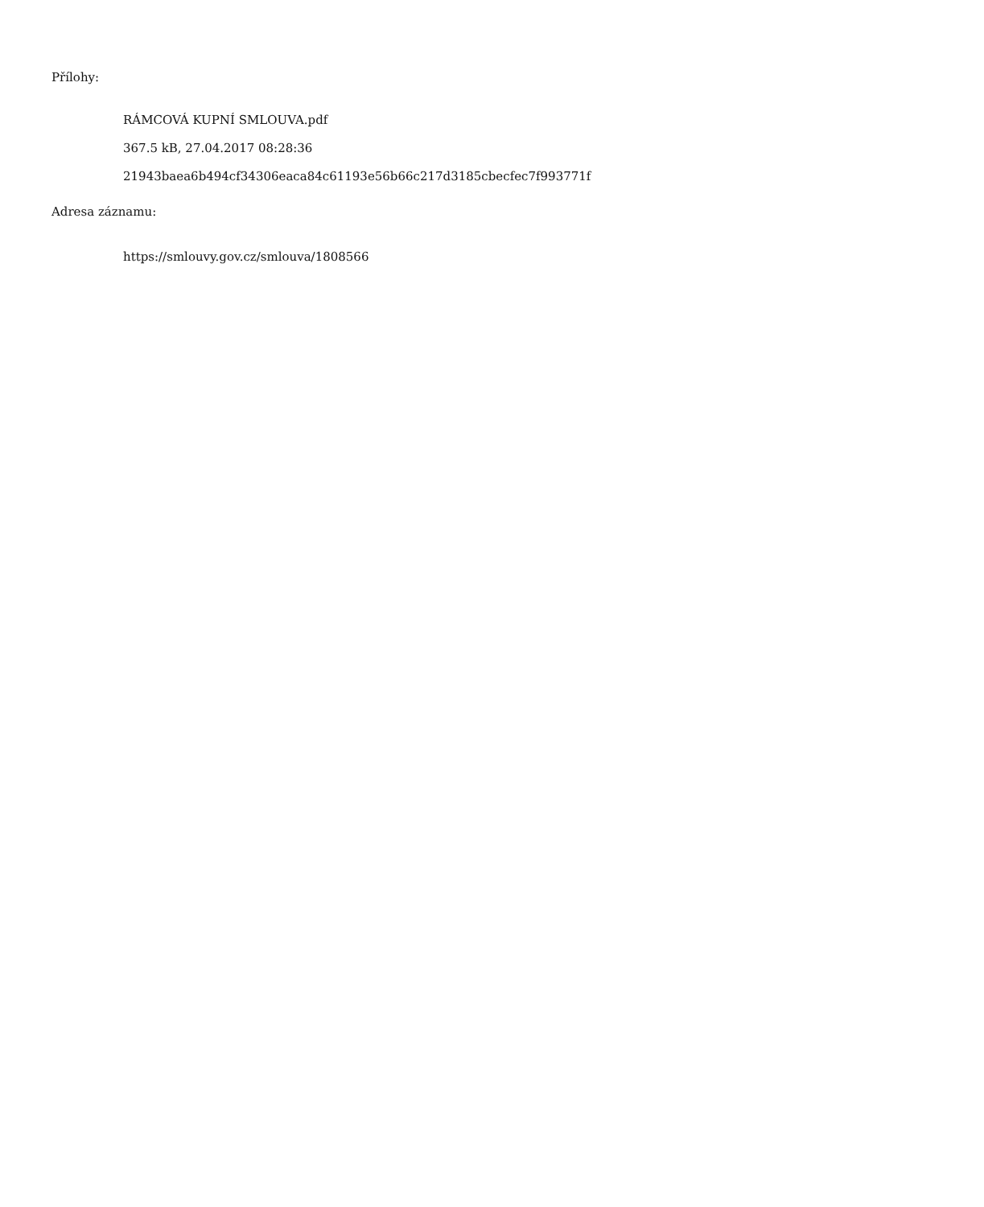Přílohy:
RÁMCOVÁ KUPNÍ SMLOUVA.pdf
367.5 kB, 27.04.2017 08:28:36
21943baea6b494cf34306eaca84c61193e56b66c217d3185cbecfec7f993771f
Adresa záznamu:
https://smlouvy.gov.cz/smlouva/1808566